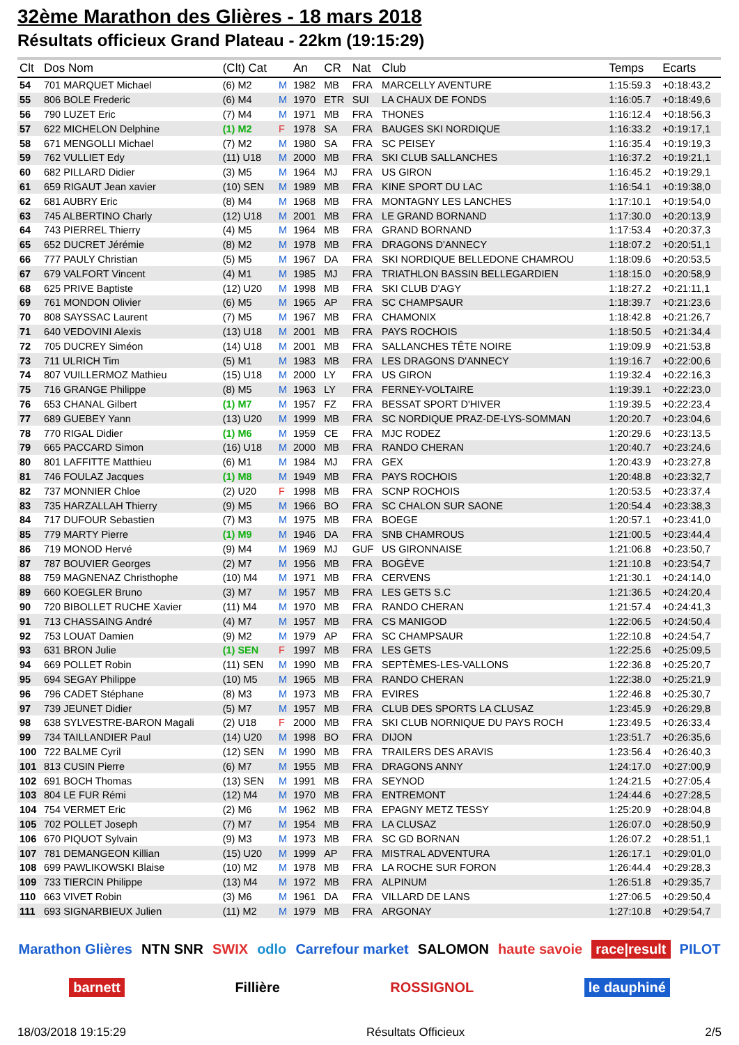32ème Marathon des Glières - 18 mars 2018
Résultats officieux Grand Plateau - 22km (19:15:29)
| Clt | Dos Nom | (Clt) Cat | | An | CR | Nat | Club | Temps | Ecarts |
| --- | --- | --- | --- | --- | --- | --- | --- | --- | --- |
| 54 | 701 MARQUET Michael | (6) M2 | M | 1982 | MB | FRA | MARCELLY AVENTURE | 1:15:59.3 | +0:18:43,2 |
| 55 | 806 BOLE Frederic | (6) M4 | M | 1970 | ETR | SUI | LA CHAUX DE FONDS | 1:16:05.7 | +0:18:49,6 |
| 56 | 790 LUZET Eric | (7) M4 | M | 1971 | MB | FRA | THONES | 1:16:12.4 | +0:18:56,3 |
| 57 | 622 MICHELON Delphine | (1) M2 | F | 1978 | SA | FRA | BAUGES SKI NORDIQUE | 1:16:33.2 | +0:19:17,1 |
| 58 | 671 MENGOLLI Michael | (7) M2 | M | 1980 | SA | FRA | SC PEISEY | 1:16:35.4 | +0:19:19,3 |
| 59 | 762 VULLIET Edy | (11) U18 | M | 2000 | MB | FRA | SKI CLUB SALLANCHES | 1:16:37.2 | +0:19:21,1 |
| 60 | 682 PILLARD Didier | (3) M5 | M | 1964 | MJ | FRA | US GIRON | 1:16:45.2 | +0:19:29,1 |
| 61 | 659 RIGAUT Jean xavier | (10) SEN | M | 1989 | MB | FRA | KINE SPORT DU LAC | 1:16:54.1 | +0:19:38,0 |
| 62 | 681 AUBRY Eric | (8) M4 | M | 1968 | MB | FRA | MONTAGNY LES LANCHES | 1:17:10.1 | +0:19:54,0 |
| 63 | 745 ALBERTINO Charly | (12) U18 | M | 2001 | MB | FRA | LE GRAND BORNAND | 1:17:30.0 | +0:20:13,9 |
| 64 | 743 PIERREL Thierry | (4) M5 | M | 1964 | MB | FRA | GRAND BORNAND | 1:17:53.4 | +0:20:37,3 |
| 65 | 652 DUCRET Jérémie | (8) M2 | M | 1978 | MB | FRA | DRAGONS D'ANNECY | 1:18:07.2 | +0:20:51,1 |
| 66 | 777 PAULY Christian | (5) M5 | M | 1967 | DA | FRA | SKI NORDIQUE BELLEDONE CHAMROU | 1:18:09.6 | +0:20:53,5 |
| 67 | 679 VALFORT Vincent | (4) M1 | M | 1985 | MJ | FRA | TRIATHLON BASSIN BELLEGARDIEN | 1:18:15.0 | +0:20:58,9 |
| 68 | 625 PRIVE Baptiste | (12) U20 | M | 1998 | MB | FRA | SKI CLUB D'AGY | 1:18:27.2 | +0:21:11,1 |
| 69 | 761 MONDON Olivier | (6) M5 | M | 1965 | AP | FRA | SC CHAMPSAUR | 1:18:39.7 | +0:21:23,6 |
| 70 | 808 SAYSSAC Laurent | (7) M5 | M | 1967 | MB | FRA | CHAMONIX | 1:18:42.8 | +0:21:26,7 |
| 71 | 640 VEDOVINI Alexis | (13) U18 | M | 2001 | MB | FRA | PAYS ROCHOIS | 1:18:50.5 | +0:21:34,4 |
| 72 | 705 DUCREY Siméon | (14) U18 | M | 2001 | MB | FRA | SALLANCHES TÊTE NOIRE | 1:19:09.9 | +0:21:53,8 |
| 73 | 711 ULRICH Tim | (5) M1 | M | 1983 | MB | FRA | LES DRAGONS D'ANNECY | 1:19:16.7 | +0:22:00,6 |
| 74 | 807 VUILLERMOZ Mathieu | (15) U18 | M | 2000 | LY | FRA | US GIRON | 1:19:32.4 | +0:22:16,3 |
| 75 | 716 GRANGE Philippe | (8) M5 | M | 1963 | LY | FRA | FERNEY-VOLTAIRE | 1:19:39.1 | +0:22:23,0 |
| 76 | 653 CHANAL Gilbert | (1) M7 | M | 1957 | FZ | FRA | BESSAT SPORT D'HIVER | 1:19:39.5 | +0:22:23,4 |
| 77 | 689 GUEBEY Yann | (13) U20 | M | 1999 | MB | FRA | SC NORDIQUE PRAZ-DE-LYS-SOMMAN | 1:20:20.7 | +0:23:04,6 |
| 78 | 770 RIGAL Didier | (1) M6 | M | 1959 | CE | FRA | MJC RODEZ | 1:20:29.6 | +0:23:13,5 |
| 79 | 665 PACCARD Simon | (16) U18 | M | 2000 | MB | FRA | RANDO CHERAN | 1:20:40.7 | +0:23:24,6 |
| 80 | 801 LAFFITTE Matthieu | (6) M1 | M | 1984 | MJ | FRA | GEX | 1:20:43.9 | +0:23:27,8 |
| 81 | 746 FOULAZ Jacques | (1) M8 | M | 1949 | MB | FRA | PAYS ROCHOIS | 1:20:48.8 | +0:23:32,7 |
| 82 | 737 MONNIER Chloe | (2) U20 | F | 1998 | MB | FRA | SCNP ROCHOIS | 1:20:53.5 | +0:23:37,4 |
| 83 | 735 HARZALLAH Thierry | (9) M5 | M | 1966 | BO | FRA | SC CHALON SUR SAONE | 1:20:54.4 | +0:23:38,3 |
| 84 | 717 DUFOUR Sebastien | (7) M3 | M | 1975 | MB | FRA | BOEGE | 1:20:57.1 | +0:23:41,0 |
| 85 | 779 MARTY Pierre | (1) M9 | M | 1946 | DA | FRA | SNB CHAMROUS | 1:21:00.5 | +0:23:44,4 |
| 86 | 719 MONOD Hervé | (9) M4 | M | 1969 | MJ | GUF | US GIRONNAISE | 1:21:06.8 | +0:23:50,7 |
| 87 | 787 BOUVIER Georges | (2) M7 | M | 1956 | MB | FRA | BOGÈVE | 1:21:10.8 | +0:23:54,7 |
| 88 | 759 MAGNENAZ Christhophe | (10) M4 | M | 1971 | MB | FRA | CERVENS | 1:21:30.1 | +0:24:14,0 |
| 89 | 660 KOEGLER Bruno | (3) M7 | M | 1957 | MB | FRA | LES GETS S.C | 1:21:36.5 | +0:24:20,4 |
| 90 | 720 BIBOLLET RUCHE Xavier | (11) M4 | M | 1970 | MB | FRA | RANDO CHERAN | 1:21:57.4 | +0:24:41,3 |
| 91 | 713 CHASSAING André | (4) M7 | M | 1957 | MB | FRA | CS MANIGOD | 1:22:06.5 | +0:24:50,4 |
| 92 | 753 LOUAT Damien | (9) M2 | M | 1979 | AP | FRA | SC CHAMPSAUR | 1:22:10.8 | +0:24:54,7 |
| 93 | 631 BRON Julie | (1) SEN | F | 1997 | MB | FRA | LES GETS | 1:22:25.6 | +0:25:09,5 |
| 94 | 669 POLLET Robin | (11) SEN | M | 1990 | MB | FRA | SEPTÈMES-LES-VALLONS | 1:22:36.8 | +0:25:20,7 |
| 95 | 694 SEGAY Philippe | (10) M5 | M | 1965 | MB | FRA | RANDO CHERAN | 1:22:38.0 | +0:25:21,9 |
| 96 | 796 CADET Stéphane | (8) M3 | M | 1973 | MB | FRA | EVIRES | 1:22:46.8 | +0:25:30,7 |
| 97 | 739 JEUNET Didier | (5) M7 | M | 1957 | MB | FRA | CLUB DES SPORTS LA CLUSAZ | 1:23:45.9 | +0:26:29,8 |
| 98 | 638 SYLVESTRE-BARON Magali | (2) U18 | F | 2000 | MB | FRA | SKI CLUB NORNIQUE DU PAYS ROCH | 1:23:49.5 | +0:26:33,4 |
| 99 | 734 TAILLANDIER Paul | (14) U20 | M | 1998 | BO | FRA | DIJON | 1:23:51.7 | +0:26:35,6 |
| 100 | 722 BALME Cyril | (12) SEN | M | 1990 | MB | FRA | TRAILERS DES ARAVIS | 1:23:56.4 | +0:26:40,3 |
| 101 | 813 CUSIN Pierre | (6) M7 | M | 1955 | MB | FRA | DRAGONS ANNY | 1:24:17.0 | +0:27:00,9 |
| 102 | 691 BOCH Thomas | (13) SEN | M | 1991 | MB | FRA | SEYNOD | 1:24:21.5 | +0:27:05,4 |
| 103 | 804 LE FUR Rémi | (12) M4 | M | 1970 | MB | FRA | ENTREMONT | 1:24:44.6 | +0:27:28,5 |
| 104 | 754 VERMET Eric | (2) M6 | M | 1962 | MB | FRA | EPAGNY METZ TESSY | 1:25:20.9 | +0:28:04,8 |
| 105 | 702 POLLET Joseph | (7) M7 | M | 1954 | MB | FRA | LA CLUSAZ | 1:26:07.0 | +0:28:50,9 |
| 106 | 670 PIQUOT Sylvain | (9) M3 | M | 1973 | MB | FRA | SC GD BORNAN | 1:26:07.2 | +0:28:51,1 |
| 107 | 781 DEMANGEON Killian | (15) U20 | M | 1999 | AP | FRA | MISTRAL ADVENTURA | 1:26:17.1 | +0:29:01,0 |
| 108 | 699 PAWLIKOWSKI Blaise | (10) M2 | M | 1978 | MB | FRA | LA ROCHE SUR FORON | 1:26:44.4 | +0:29:28,3 |
| 109 | 733 TIERCIN Philippe | (13) M4 | M | 1972 | MB | FRA | ALPINUM | 1:26:51.8 | +0:29:35,7 |
| 110 | 663 VIVET Robin | (3) M6 | M | 1961 | DA | FRA | VILLARD DE LANS | 1:27:06.5 | +0:29:50,4 |
| 111 | 693 SIGNARBIEUX Julien | (11) M2 | M | 1979 | MB | FRA | ARGONAY | 1:27:10.8 | +0:29:54,7 |
Marathon Glières NTN SNR SWIX odlo Carrefour market SALOMON haute savoie race|result PILOT barnett Fillière ROSSIGNOL le dauphiné
18/03/2018 19:15:29 Résultats Officieux 2/5